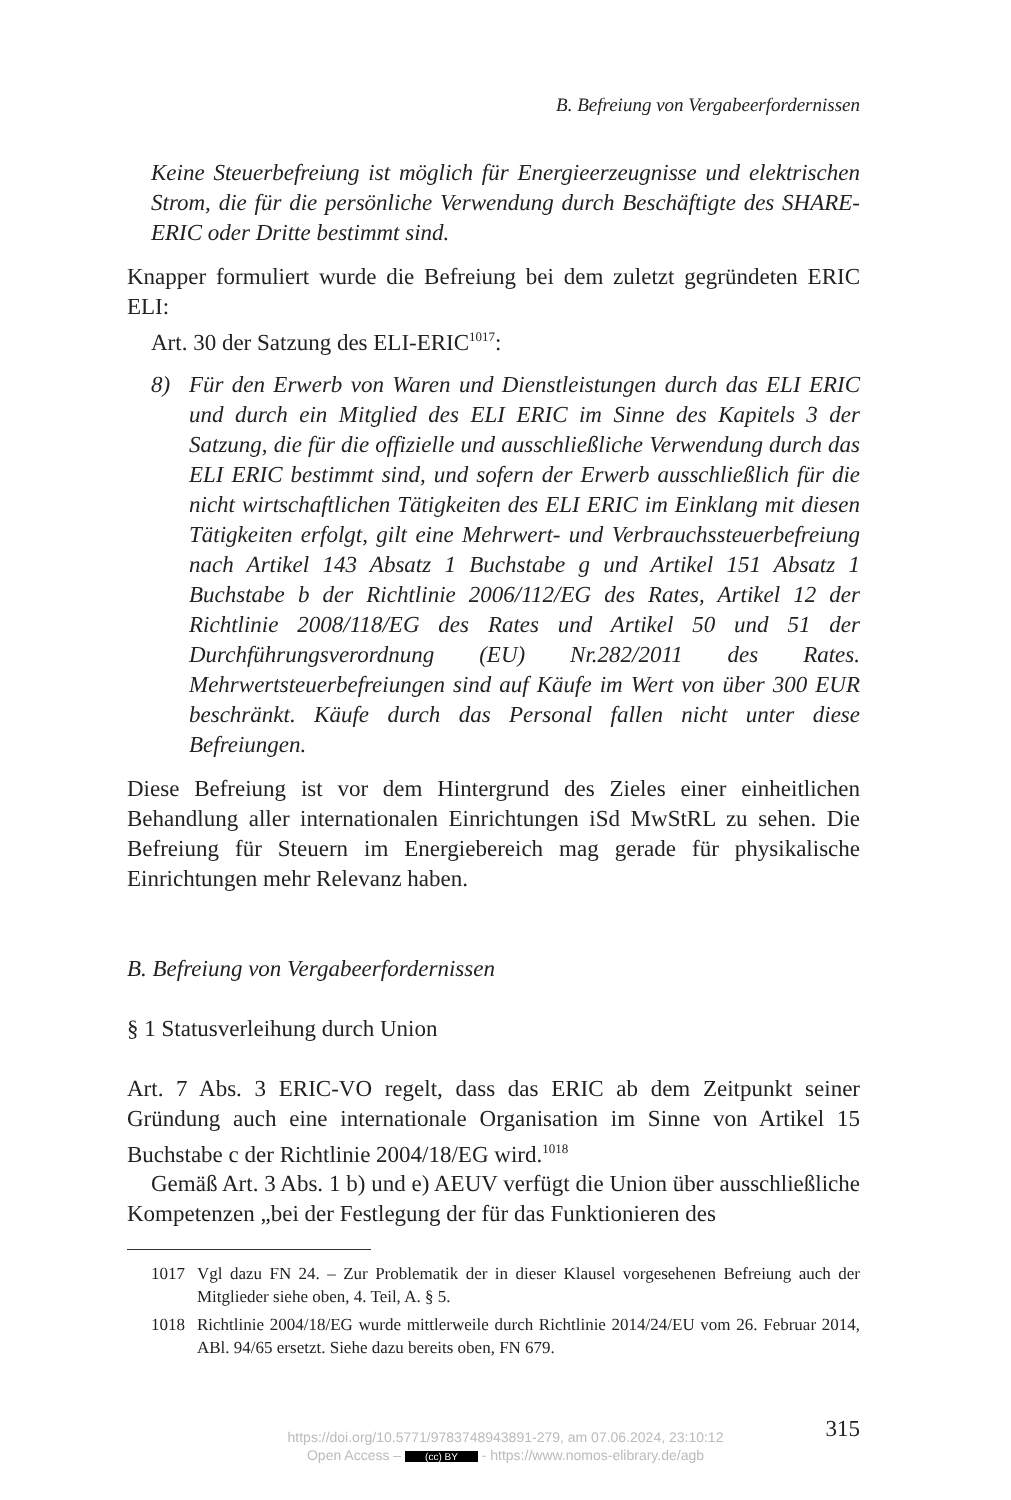B. Befreiung von Vergabeerfordernissen
Keine Steuerbefreiung ist möglich für Energieerzeugnisse und elektrischen Strom, die für die persönliche Verwendung durch Beschäftigte des SHARE-ERIC oder Dritte bestimmt sind.
Knapper formuliert wurde die Befreiung bei dem zuletzt gegründeten ERIC ELI:
Art. 30 der Satzung des ELI-ERIC<sup>1017</sup>:
8) Für den Erwerb von Waren und Dienstleistungen durch das ELI ERIC und durch ein Mitglied des ELI ERIC im Sinne des Kapitels 3 der Satzung, die für die offizielle und ausschließliche Verwendung durch das ELI ERIC bestimmt sind, und sofern der Erwerb ausschließlich für die nicht wirtschaftlichen Tätigkeiten des ELI ERIC im Einklang mit diesen Tätigkeiten erfolgt, gilt eine Mehrwert- und Verbrauchssteuerbefreiung nach Artikel 143 Absatz 1 Buchstabe g und Artikel 151 Absatz 1 Buchstabe b der Richtlinie 2006/112/EG des Rates, Artikel 12 der Richtlinie 2008/118/EG des Rates und Artikel 50 und 51 der Durchführungsverordnung (EU) Nr.282/2011 des Rates. Mehrwertsteuerbefreiungen sind auf Käufe im Wert von über 300 EUR beschränkt. Käufe durch das Personal fallen nicht unter diese Befreiungen.
Diese Befreiung ist vor dem Hintergrund des Zieles einer einheitlichen Behandlung aller internationalen Einrichtungen iSd MwStRL zu sehen. Die Befreiung für Steuern im Energiebereich mag gerade für physikalische Einrichtungen mehr Relevanz haben.
B. Befreiung von Vergabeerfordernissen
§ 1 Statusverleihung durch Union
Art. 7 Abs. 3 ERIC-VO regelt, dass das ERIC ab dem Zeitpunkt seiner Gründung auch eine internationale Organisation im Sinne von Artikel 15 Buchstabe c der Richtlinie 2004/18/EG wird.<sup>1018</sup>
Gemäß Art. 3 Abs. 1 b) und e) AEUV verfügt die Union über ausschließliche Kompetenzen „bei der Festlegung der für das Funktionieren des
1017 Vgl dazu FN 24. – Zur Problematik der in dieser Klausel vorgesehenen Befreiung auch der Mitglieder siehe oben, 4. Teil, A. § 5.
1018 Richtlinie 2004/18/EG wurde mittlerweile durch Richtlinie 2014/24/EU vom 26. Februar 2014, ABl. 94/65 ersetzt. Siehe dazu bereits oben, FN 679.
315
https://doi.org/10.5771/9783748943891-279, am 07.06.2024, 23:10:12
Open Access – (cc) BY - https://www.nomos-elibrary.de/agb